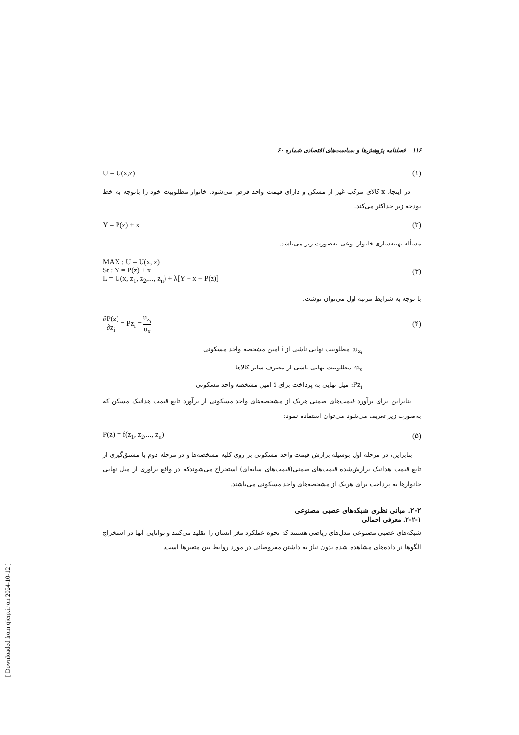۱۱۶ فصلنامه پژوهش‌ها و سیاست‌های اقتصادی شماره ۶۰
U = U(x,z) (۱)
در اینجا، x کالای مرکب غیر از مسکن و دارای قیمت واحد فرض می‌شود. خانوار مطلوبیت خود را باتوجه به خط بودجه زیر حداکثر می‌کند.
Y = P(z) + x (۲)
مسأله بهینه‌سازی خانوار نوعی به‌صورت زیر می‌باشد.
MAX : U = U(x, z)
St : Y = P(z) + x
L = U(x, z<sub>1</sub>, z<sub>2</sub>,..., z<sub>n</sub>) + λ[Y − x − P(z)] (۳)
با توجه به شرایط مرتبه اول می‌توان نوشت.
∂P(z) ∂z<sub>i</sub> = Pz<sub>i</sub> = u<sub>z<sub>i</sub></sub> u<sub>x</sub> (۴)
u<sub>z<sub>i</sub></sub>: مطلوبیت نهایی ناشی از i امین مشخصه واحد مسکونی
u<sub>x</sub>: مطلوبیت نهایی ناشی از مصرف سایر کالاها
Pz<sub>i</sub>: میل نهایی به پرداخت برای i امین مشخصه واحد مسکونی
بنابراین برای برآورد قیمت‌های ضمنی هریک از مشخصه‌های واحد مسکونی از برآورد تابع قیمت هدانیک مسکن که به‌صورت زیر تعریف می‌شود می‌توان استفاده نمود:
P(z) = f(z<sub>1</sub>, z<sub>2</sub>,..., z<sub>n</sub>) (۵)
بنابراین، در مرحله اول بوسیله برازش قیمت واحد مسکونی بر روی کلیه مشخصه‌ها و در مرحله دوم با مشتق‌گیری از تابع قیمت هدانیک برازش‌شده قیمت‌های ضمنی(قیمت‌های سایه‌ای) استخراج می‌شوندکه در واقع برآوری از میل نهایی خانوارها به پرداخت برای هریک از مشخصه‌های واحد مسکونی می‌باشند.
۲-۲. مبانی نظری شبکه‌های عصبی مصنوعی
۲-۲-۱. معرفی اجمالی
شبکه‌های عصبی مصنوعی مدل‌های ریاضی هستند که نحوه عملکرد مغز انسان را تقلید می‌کنند و توانایی آنها در استخراج الگوها در داده‌های مشاهده شده بدون نیاز به داشتن مفروضاتی در مورد روابط بین متغیرها است.
[ Downloaded from qjerp.ir on 2024-10-12 ]